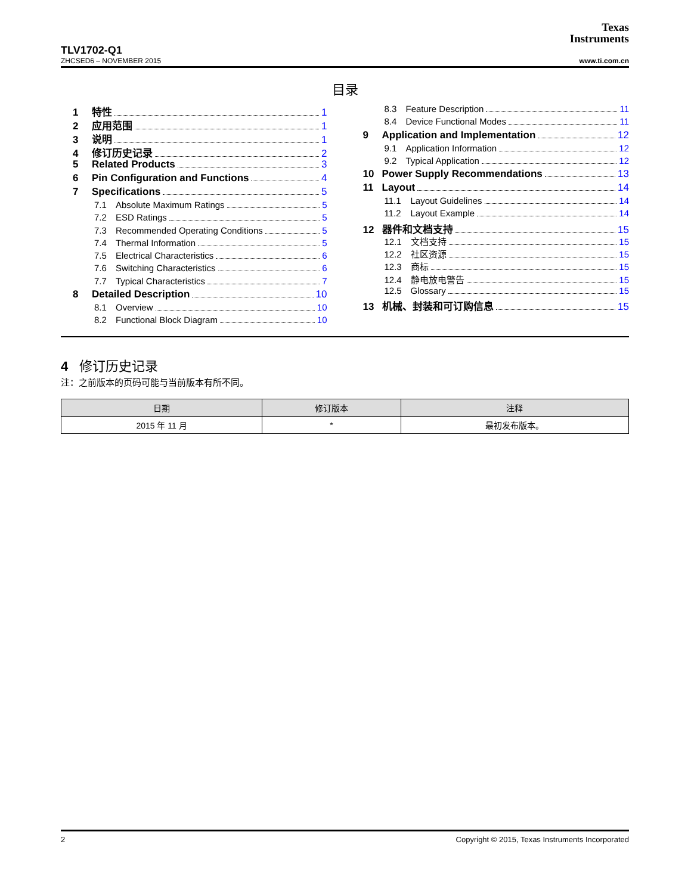Texas
Instruments
TLV1702-Q1
ZHCSED6 – NOVEMBER 2015 www.ti.com.cn
目录
1 特性 1
2 应用范围 1
3 说明 1
4 修订历史记录 2
5 Related Products 3
6 Pin Configuration and Functions 4
7 Specifications 5
7.1 Absolute Maximum Ratings 5
7.2 ESD Ratings 5
7.3 Recommended Operating Conditions 5
7.4 Thermal Information 5
7.5 Electrical Characteristics 6
7.6 Switching Characteristics 6
7.7 Typical Characteristics 7
8 Detailed Description 10
8.1 Overview 10
8.2 Functional Block Diagram 10
8.3 Feature Description 11
8.4 Device Functional Modes 11
9 Application and Implementation 12
9.1 Application Information 12
9.2 Typical Application 12
10 Power Supply Recommendations 13
11 Layout 14
11.1 Layout Guidelines 14
11.2 Layout Example 14
12 器件和文档支持 15
12.1 文档支持 15
12.2 社区资源 15
12.3 商标 15
12.4 静电放电警告 15
12.5 Glossary 15
13 机械、封装和可订购信息 15
4 修订历史记录
注：之前版本的页码可能与当前版本有所不同。
| 日期 | 修订版本 | 注释 |
| --- | --- | --- |
| 2015 年 11 月 | * | 最初发布版本。 |
2 Copyright © 2015, Texas Instruments Incorporated